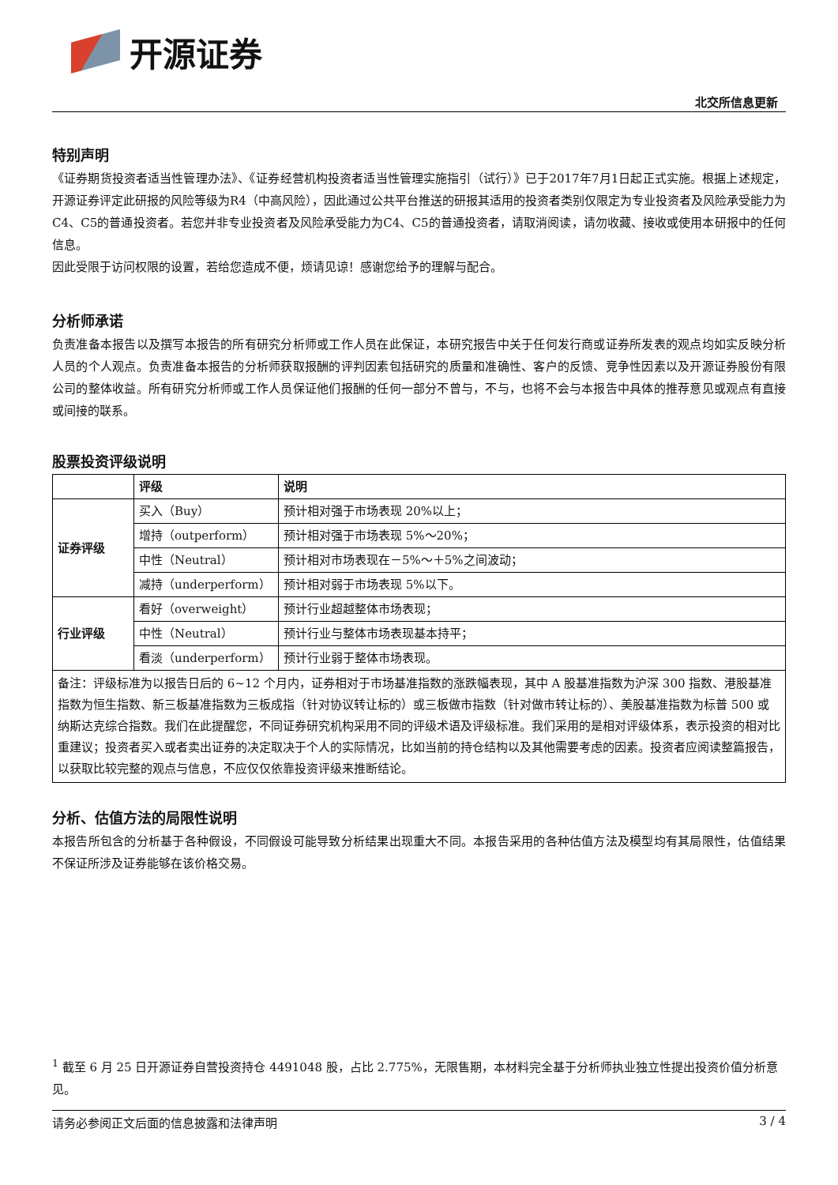开源证券
北交所信息更新
特别声明
《证券期货投资者适当性管理办法》、《证券经营机构投资者适当性管理实施指引（试行）》已于2017年7月1日起正式实施。根据上述规定，开源证券评定此研报的风险等级为R4（中高风险），因此通过公共平台推送的研报其适用的投资者类别仅限定为专业投资者及风险承受能力为C4、C5的普通投资者。若您并非专业投资者及风险承受能力为C4、C5的普通投资者，请取消阅读，请勿收藏、接收或使用本研报中的任何信息。
因此受限于访问权限的设置，若给您造成不便，烦请见谅！感谢您给予的理解与配合。
分析师承诺
负责准备本报告以及撰写本报告的所有研究分析师或工作人员在此保证，本研究报告中关于任何发行商或证券所发表的观点均如实反映分析人员的个人观点。负责准备本报告的分析师获取报酬的评判因素包括研究的质量和准确性、客户的反馈、竞争性因素以及开源证券股份有限公司的整体收益。所有研究分析师或工作人员保证他们报酬的任何一部分不曾与，不与，也将不会与本报告中具体的推荐意见或观点有直接或间接的联系。
股票投资评级说明
| | 评级 | 说明 |
| 证券评级 | 买入（Buy） | 预计相对强于市场表现 20%以上； |
| | 增持（outperform） | 预计相对强于市场表现 5%～20%； |
| | 中性（Neutral） | 预计相对市场表现在－5%～＋5%之间波动； |
| | 减持（underperform） | 预计相对弱于市场表现 5%以下。 |
| 行业评级 | 看好（overweight） | 预计行业超越整体市场表现； |
| | 中性（Neutral） | 预计行业与整体市场表现基本持平； |
| | 看淡（underperform） | 预计行业弱于整体市场表现。 |
| 备注：评级标准为以报告日后的 6~12 个月内，证券相对于市场基准指数的涨跌幅表现，其中 A 股基准指数为沪深 300 指数、港股基准指数为恒生指数、新三板基准指数为三板成指（针对协议转让标的）或三板做市指数（针对做市转让标的）、美股基准指数为标普 500 或纳斯达克综合指数。我们在此提醒您，不同证券研究机构采用不同的评级术语及评级标准。我们采用的是相对评级体系，表示投资的相对比重建议；投资者买入或者卖出证券的决定取决于个人的实际情况，比如当前的持仓结构以及其他需要考虑的因素。投资者应阅读整篇报告，以获取比较完整的观点与信息，不应仅仅依靠投资评级来推断结论。 | | |
分析、估值方法的局限性说明
本报告所包含的分析基于各种假设，不同假设可能导致分析结果出现重大不同。本报告采用的各种估值方法及模型均有其局限性，估值结果不保证所涉及证券能够在该价格交易。
<sup>1</sup> 截至 6 月 25 日开源证券自营投资持仓 4491048 股，占比 2.775%，无限售期，本材料完全基于分析师执业独立性提出投资价值分析意见。
请务必参阅正文后面的信息披露和法律声明 3 / 4